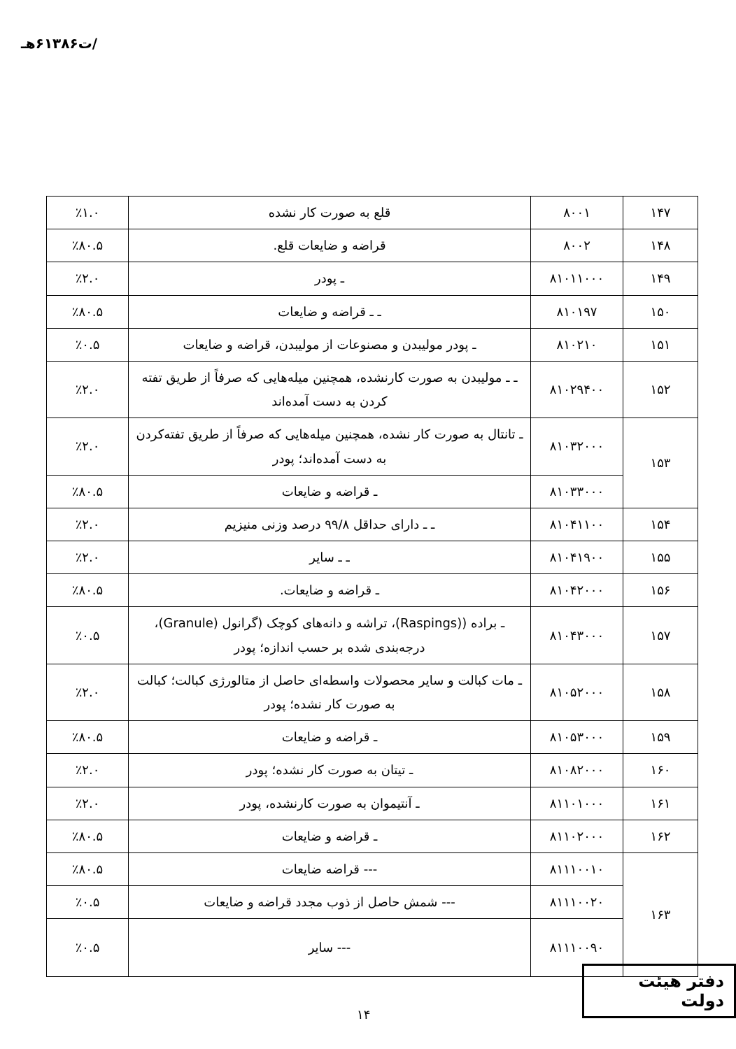/ت۶۱۳۸۶هـ
| ۱۴۷ | ۸۰۰۱ | قلع به صورت کار نشده | ٪۱.۰ |
| ۱۴۸ | ۸۰۰۲ | قراضه و ضایعات قلع. | ٪۸۰.۵ |
| ۱۴۹ | ۸۱۰۱۱۰۰۰ | ـ پودر | ٪۲.۰ |
| ۱۵۰ | ۸۱۰۱۹۷ | ـ ـ قراضه و ضایعات | ٪۸۰.۵ |
| ۱۵۱ | ۸۱۰۲۱۰ | ـ پودر مولیبدن و مصنوعات از مولیبدن، قراضه و ضایعات | ٪۰.۵ |
| ۱۵۲ | ۸۱۰۲۹۴۰۰ | ـ ـ مولیبدن به صورت کارنشده، همچنین میله‌هایی که صرفاً از طریق تفته کردن به دست آمده‌اند | ٪۲.۰ |
| ۱۵۳ | ۸۱۰۳۲۰۰۰ | ـ تانتال به صورت کار نشده، همچنین میله‌هایی که صرفاً از طریق تفته‌کردن به دست آمده‌اند؛ پودر | ٪۲.۰ |
| | ۸۱۰۳۳۰۰۰ | ـ قراضه و ضایعات | ٪۸۰.۵ |
| ۱۵۴ | ۸۱۰۴۱۱۰۰ | ـ ـ دارای حداقل ۹۹/۸ درصد وزنی منیزیم | ٪۲.۰ |
| ۱۵۵ | ۸۱۰۴۱۹۰۰ | ـ ـ سایر | ٪۲.۰ |
| ۱۵۶ | ۸۱۰۴۲۰۰۰ | ـ قراضه و ضایعات. | ٪۸۰.۵ |
| ۱۵۷ | ۸۱۰۴۳۰۰۰ | ـ براده ((Raspings)، تراشه و دانه‌های کوچک (گرانول (Granule)، درجه‌بندی شده بر حسب اندازه؛ پودر | ٪۰.۵ |
| ۱۵۸ | ۸۱۰۵۲۰۰۰ | ـ مات کبالت و سایر محصولات واسطه‌ای حاصل از متالورژی کبالت؛ کبالت به صورت کار نشده؛ پودر | ٪۲.۰ |
| ۱۵۹ | ۸۱۰۵۳۰۰۰ | ـ قراضه و ضایعات | ٪۸۰.۵ |
| ۱۶۰ | ۸۱۰۸۲۰۰۰ | ـ تیتان به صورت کار نشده؛ پودر | ٪۲.۰ |
| ۱۶۱ | ۸۱۱۰۱۰۰۰ | ـ آنتیموان به صورت کارنشده، پودر | ٪۲.۰ |
| ۱۶۲ | ۸۱۱۰۲۰۰۰ | ـ قراضه و ضایعات | ٪۸۰.۵ |
| ۱۶۳ | ۸۱۱۱۰۰۱۰ | --- قراضه ضایعات | ٪۸۰.۵ |
| | ۸۱۱۱۰۰۲۰ | --- شمش حاصل از ذوب مجدد قراضه و ضایعات | ٪۰.۵ |
| | ۸۱۱۱۰۰۹۰ | --- سایر | ٪۰.۵ |
دفتر هیئت دولت
۱۴